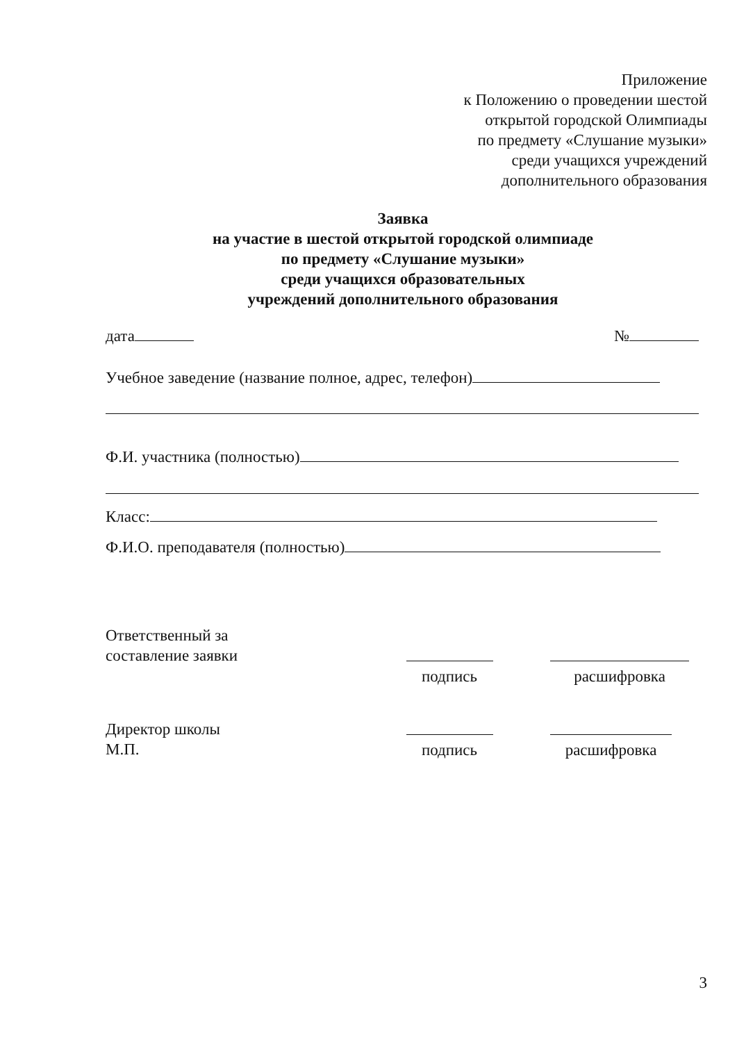Приложение
к Положению о проведении шестой
открытой городской Олимпиады
по предмету «Слушание музыки»
среди учащихся учреждений
дополнительного образования
Заявка
на участие в шестой открытой городской олимпиаде
по предмету «Слушание музыки»
среди учащихся образовательных
учреждений дополнительного образования
дата №
Учебное заведение (название полное, адрес, телефон)
Ф.И. участника (полностью)
Класс:
Ф.И.О. преподавателя (полностью)
Ответственный за
составление заявки
подпись
расшифровка
Директор школы
М.П.
подпись
расшифровка
3